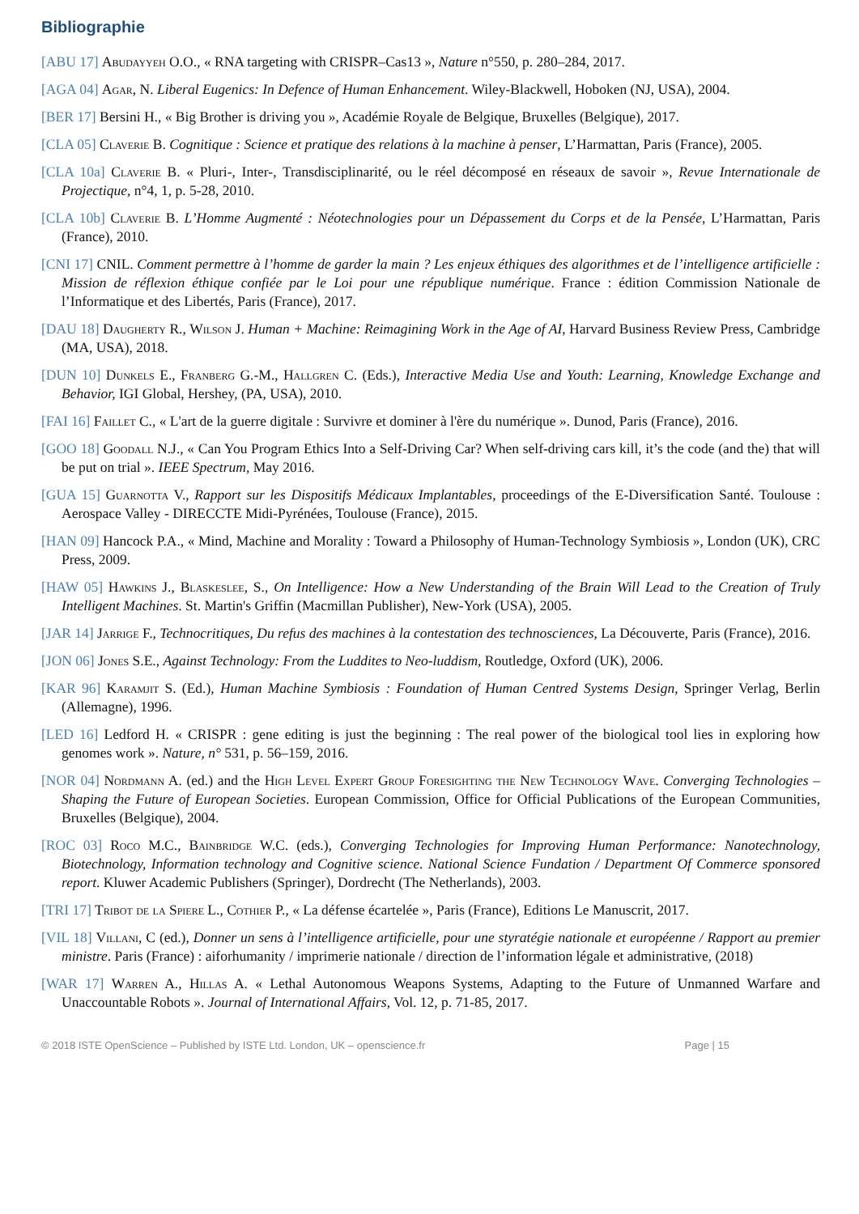Bibliographie
[ABU 17] Abudayyeh O.O., « RNA targeting with CRISPR–Cas13 », Nature n°550, p. 280–284, 2017.
[AGA 04] Agar, N. Liberal Eugenics: In Defence of Human Enhancement. Wiley-Blackwell, Hoboken (NJ, USA), 2004.
[BER 17] Bersini H., « Big Brother is driving you », Académie Royale de Belgique, Bruxelles (Belgique), 2017.
[CLA 05] Claverie B. Cognitique : Science et pratique des relations à la machine à penser, L’Harmattan, Paris (France), 2005.
[CLA 10a] Claverie B. « Pluri-, Inter-, Transdisciplinarité, ou le réel décomposé en réseaux de savoir », Revue Internationale de Projectique, n°4, 1, p. 5-28, 2010.
[CLA 10b] Claverie B. L’Homme Augmenté : Néotechnologies pour un Dépassement du Corps et de la Pensée, L’Harmattan, Paris (France), 2010.
[CNI 17] CNIL. Comment permettre à l’homme de garder la main ? Les enjeux éthiques des algorithmes et de l’intelligence artificielle : Mission de réflexion éthique confiée par le Loi pour une république numérique. France : édition Commission Nationale de l’Informatique et des Libertés, Paris (France), 2017.
[DAU 18] Daugherty R., Wilson J. Human + Machine: Reimagining Work in the Age of AI, Harvard Business Review Press, Cambridge (MA, USA), 2018.
[DUN 10] Dunkels E., Franberg G.-M., Hallgren C. (Eds.), Interactive Media Use and Youth: Learning, Knowledge Exchange and Behavior, IGI Global, Hershey, (PA, USA), 2010.
[FAI 16] Faillet C., « L'art de la guerre digitale : Survivre et dominer à l'ère du numérique ». Dunod, Paris (France), 2016.
[GOO 18] Goodall N.J., « Can You Program Ethics Into a Self-Driving Car? When self-driving cars kill, it’s the code (and the) that will be put on trial ». IEEE Spectrum, May 2016.
[GUA 15] Guarnotta V., Rapport sur les Dispositifs Médicaux Implantables, proceedings of the E-Diversification Santé. Toulouse : Aerospace Valley - DIRECCTE Midi-Pyrénées, Toulouse (France), 2015.
[HAN 09] Hancock P.A., « Mind, Machine and Morality : Toward a Philosophy of Human-Technology Symbiosis », London (UK), CRC Press, 2009.
[HAW 05] Hawkins J., Blaskeslee, S., On Intelligence: How a New Understanding of the Brain Will Lead to the Creation of Truly Intelligent Machines. St. Martin's Griffin (Macmillan Publisher), New-York (USA), 2005.
[JAR 14] Jarrige F., Technocritiques, Du refus des machines à la contestation des technosciences, La Découverte, Paris (France), 2016.
[JON 06] Jones S.E., Against Technology: From the Luddites to Neo-luddism, Routledge, Oxford (UK), 2006.
[KAR 96] Karamjit S. (Ed.), Human Machine Symbiosis : Foundation of Human Centred Systems Design, Springer Verlag, Berlin (Allemagne), 1996.
[LED 16] Ledford H. « CRISPR : gene editing is just the beginning : The real power of the biological tool lies in exploring how genomes work ». Nature, n° 531, p. 56–159, 2016.
[NOR 04] Nordmann A. (ed.) and the High Level Expert Group Foresighting the New Technology Wave. Converging Technologies – Shaping the Future of European Societies. European Commission, Office for Official Publications of the European Communities, Bruxelles (Belgique), 2004.
[ROC 03] Roco M.C., Bainbridge W.C. (eds.), Converging Technologies for Improving Human Performance: Nanotechnology, Biotechnology, Information technology and Cognitive science. National Science Fundation / Department Of Commerce sponsored report. Kluwer Academic Publishers (Springer), Dordrecht (The Netherlands), 2003.
[TRI 17] Tribot de la Spiere L., Cothier P., « La défense écartelée », Paris (France), Editions Le Manuscrit, 2017.
[VIL 18] Villani, C (ed.), Donner un sens à l’intelligence artificielle, pour une styratégie nationale et européenne / Rapport au premier ministre. Paris (France) : aiforhumanity / imprimerie nationale / direction de l’information légale et administrative, (2018)
[WAR 17] Warren A., Hillas A. « Lethal Autonomous Weapons Systems, Adapting to the Future of Unmanned Warfare and Unaccountable Robots ». Journal of International Affairs, Vol. 12, p. 71-85, 2017.
© 2018 ISTE OpenScience – Published by ISTE Ltd. London, UK – openscience.fr Page | 15